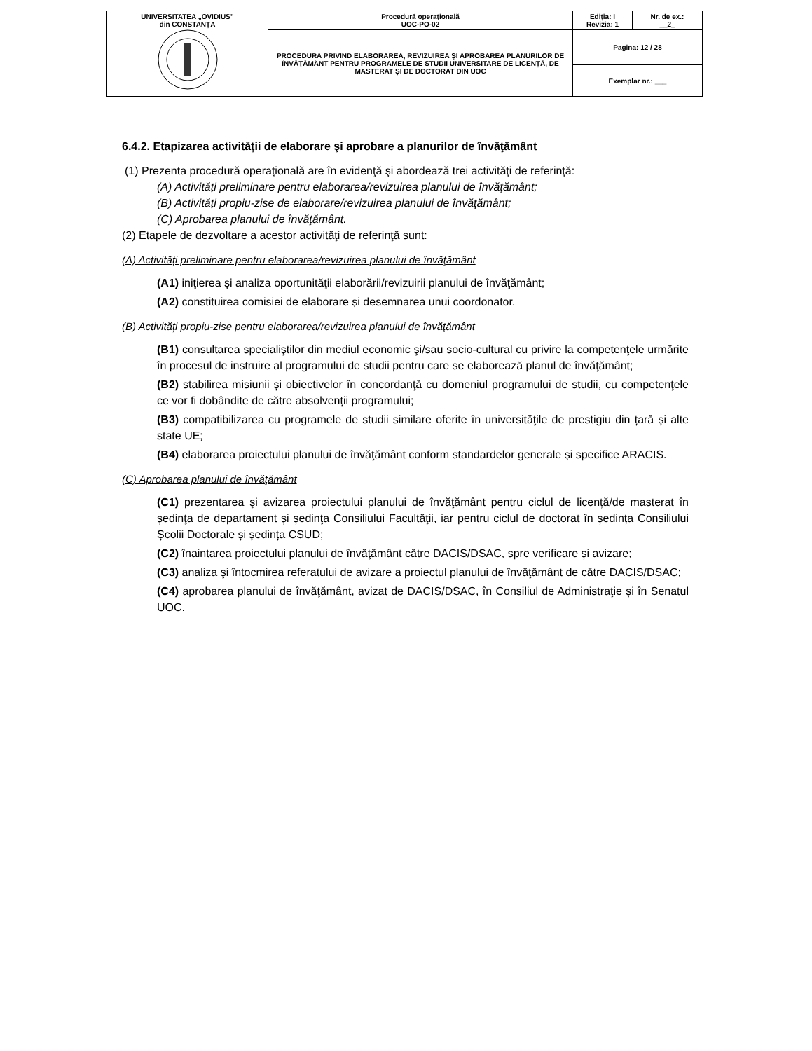| UNIVERSITATEA „OVIDIUS” din CONSTANȚA | Procedură operaţională UOC-PO-02 | Ediția: I Revizia: 1 | Nr. de ex.: __2_ |
| | PROCEDURA PRIVIND ELABORAREA, REVIZUIREA ȘI APROBAREA PLANURILOR DE ÎNVĂŢĂMÂNT PENTRU PROGRAMELE DE STUDII UNIVERSITARE DE LICENȚĂ, DE MASTERAT ȘI DE DOCTORAT DIN UOC | Pagina: 12 / 28 | |
| | | Exemplar nr.: ___ | |
6.4.2. Etapizarea activităţii de elaborare şi aprobare a planurilor de învăţământ
(1) Prezenta procedură operațională are în evidenţă şi abordează trei activităţi de referinţă:
(A) Activități preliminare pentru elaborarea/revizuirea planului de învăţământ;
(B) Activități propiu-zise de elaborare/revizuirea planului de învăţământ;
(C) Aprobarea planului de învăţământ.
(2) Etapele de dezvoltare a acestor activităţi de referinţă sunt:
(A) Activități preliminare pentru elaborarea/revizuirea planului de învăţământ
(A1) iniţierea şi analiza oportunităţii elaborării/revizuirii planului de învăţământ;
(A2) constituirea comisiei de elaborare și desemnarea unui coordonator.
(B) Activități propiu-zise pentru elaborarea/revizuirea planului de învăţământ
(B1) consultarea specialiştilor din mediul economic şi/sau socio-cultural cu privire la competenţele urmărite în procesul de instruire al programului de studii pentru care se elaborează planul de învăţământ;
(B2) stabilirea misiunii și obiectivelor în concordanţă cu domeniul programului de studii, cu competenţele ce vor fi dobândite de către absolvenții programului;
(B3) compatibilizarea cu programele de studii similare oferite în universităţile de prestigiu din țară și alte state UE;
(B4) elaborarea proiectului planului de învăţământ conform standardelor generale și specifice ARACIS.
(C) Aprobarea planului de învăţământ
(C1) prezentarea şi avizarea proiectului planului de învăţământ pentru ciclul de licență/de masterat în ședinţa de departament și ședinţa Consiliului Facultăţii, iar pentru ciclul de doctorat în ședința Consiliului Școlii Doctorale și ședința CSUD;
(C2) înaintarea proiectului planului de învăţământ către DACIS/DSAC, spre verificare și avizare;
(C3) analiza şi întocmirea referatului de avizare a proiectul planului de învăţământ de către DACIS/DSAC;
(C4) aprobarea planului de învăţământ, avizat de DACIS/DSAC, în Consiliul de Administraţie și în Senatul UOC.